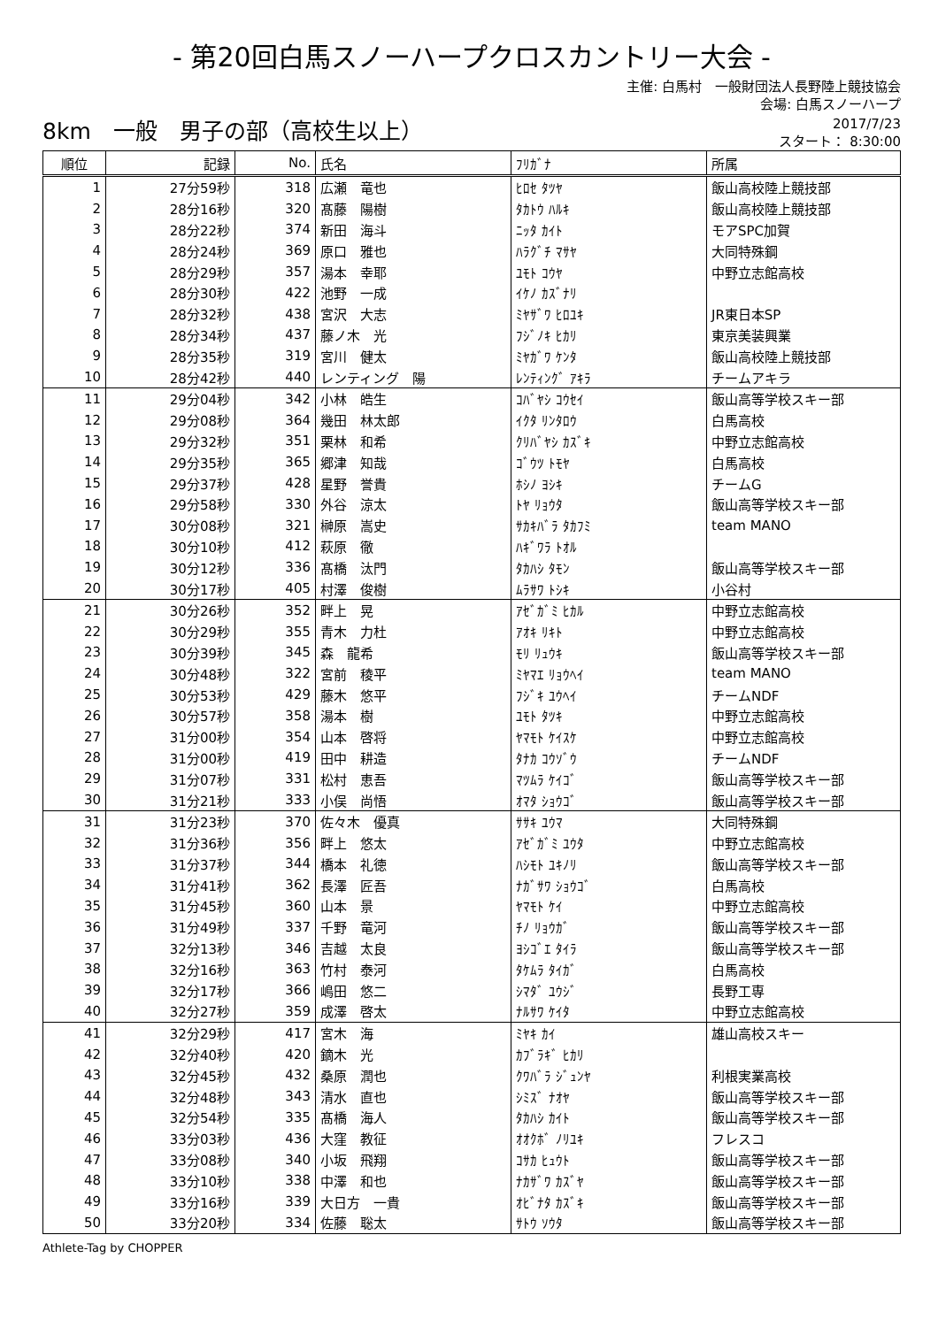- 第20回白馬スノーハープクロスカントリー大会 -
主催: 白馬村　一般財団法人長野陸上競技協会
会場: 白馬スノーハープ
8km　一般　男子の部（高校生以上）
2017/7/23
スタート： 8:30:00
| 順位 | 記録 | No. | 氏名 | ﾌﾘｶﾞﾅ | 所属 |
| --- | --- | --- | --- | --- | --- |
| 1 | 27分59秒 | 318 | 広瀬 竜也 | ﾋﾛｾ ﾀﾂﾔ | 飯山高校陸上競技部 |
| 2 | 28分16秒 | 320 | 髙藤 陽樹 | ﾀｶﾄｳ ﾊﾙｷ | 飯山高校陸上競技部 |
| 3 | 28分22秒 | 374 | 新田 海斗 | ﾆｯﾀ ｶｲﾄ | モアSPC加賀 |
| 4 | 28分24秒 | 369 | 原口 雅也 | ﾊﾗｸﾞﾁ ﾏｻﾔ | 大同特殊鋼 |
| 5 | 28分29秒 | 357 | 湯本 幸耶 | ﾕﾓﾄ ｺｳﾔ | 中野立志館高校 |
| 6 | 28分30秒 | 422 | 池野 一成 | ｲｹﾉ ｶｽﾞﾅﾘ | |
| 7 | 28分32秒 | 438 | 宮沢 大志 | ﾐﾔｻﾞﾜ ﾋﾛﾕｷ | JR東日本SP |
| 8 | 28分34秒 | 437 | 藤ノ木 光 | ﾌｼﾞﾉｷ ﾋｶﾘ | 東京美装興業 |
| 9 | 28分35秒 | 319 | 宮川 健太 | ﾐﾔｶﾞﾜ ｹﾝﾀ | 飯山高校陸上競技部 |
| 10 | 28分42秒 | 440 | レンティング 陽 | ﾚﾝﾃｨﾝｸﾞ ｱｷﾗ | チームアキラ |
| 11 | 29分04秒 | 342 | 小林 皓生 | ｺﾊﾞﾔｼ ｺｳｾｲ | 飯山高等学校スキー部 |
| 12 | 29分08秒 | 364 | 幾田 林太郎 | ｲｸﾀ ﾘﾝﾀﾛｳ | 白馬高校 |
| 13 | 29分32秒 | 351 | 栗林 和希 | ｸﾘﾊﾞﾔｼ ｶｽﾞｷ | 中野立志館高校 |
| 14 | 29分35秒 | 365 | 郷津 知哉 | ｺﾞｳﾂ ﾄﾓﾔ | 白馬高校 |
| 15 | 29分37秒 | 428 | 星野 誉貴 | ﾎｼﾉ ﾖｼｷ | チームG |
| 16 | 29分58秒 | 330 | 外谷 涼太 | ﾄﾔ ﾘｮｳﾀ | 飯山高等学校スキー部 |
| 17 | 30分08秒 | 321 | 榊原 嵩史 | ｻｶｷﾊﾞﾗ ﾀｶﾌﾐ | team MANO |
| 18 | 30分10秒 | 412 | 萩原 徹 | ﾊｷﾞﾜﾗ ﾄｵﾙ | |
| 19 | 30分12秒 | 336 | 髙橋 汰門 | ﾀｶﾊｼ ﾀﾓﾝ | 飯山高等学校スキー部 |
| 20 | 30分17秒 | 405 | 村澤 俊樹 | ﾑﾗｻﾜ ﾄｼｷ | 小谷村 |
| 21 | 30分26秒 | 352 | 畔上 晃 | ｱｾﾞｶﾞﾐ ﾋｶﾙ | 中野立志館高校 |
| 22 | 30分29秒 | 355 | 青木 力杜 | ｱｵｷ ﾘｷﾄ | 中野立志館高校 |
| 23 | 30分39秒 | 345 | 森 龍希 | ﾓﾘ ﾘｭｳｷ | 飯山高等学校スキー部 |
| 24 | 30分48秒 | 322 | 宮前 稜平 | ﾐﾔﾏｴ ﾘｮｳﾍｲ | team MANO |
| 25 | 30分53秒 | 429 | 藤木 悠平 | ﾌｼﾞｷ ﾕｳﾍｲ | チームNDF |
| 26 | 30分57秒 | 358 | 湯本 樹 | ﾕﾓﾄ ﾀﾂｷ | 中野立志館高校 |
| 27 | 31分00秒 | 354 | 山本 啓将 | ﾔﾏﾓﾄ ｹｲｽｹ | 中野立志館高校 |
| 28 | 31分00秒 | 419 | 田中 耕造 | ﾀﾅｶ ｺｳｿﾞｳ | チームNDF |
| 29 | 31分07秒 | 331 | 松村 恵吾 | ﾏﾂﾑﾗ ｹｲｺﾞ | 飯山高等学校スキー部 |
| 30 | 31分21秒 | 333 | 小俣 尚悟 | ｵﾏﾀ ｼｮｳｺﾞ | 飯山高等学校スキー部 |
| 31 | 31分23秒 | 370 | 佐々木 優真 | ｻｻｷ ﾕｳﾏ | 大同特殊鋼 |
| 32 | 31分36秒 | 356 | 畔上 悠太 | ｱｾﾞｶﾞﾐ ﾕｳﾀ | 中野立志館高校 |
| 33 | 31分37秒 | 344 | 橋本 礼徳 | ﾊｼﾓﾄ ﾕｷﾉﾘ | 飯山高等学校スキー部 |
| 34 | 31分41秒 | 362 | 長澤 匠吾 | ﾅｶﾞｻﾜ ｼｮｳｺﾞ | 白馬高校 |
| 35 | 31分45秒 | 360 | 山本 景 | ﾔﾏﾓﾄ ｹｲ | 中野立志館高校 |
| 36 | 31分49秒 | 337 | 千野 竜河 | ﾁﾉ ﾘｮｳｶﾞ | 飯山高等学校スキー部 |
| 37 | 32分13秒 | 346 | 吉越 太良 | ﾖｼｺﾞｴ ﾀｲﾗ | 飯山高等学校スキー部 |
| 38 | 32分16秒 | 363 | 竹村 泰河 | ﾀｹﾑﾗ ﾀｲｶﾞ | 白馬高校 |
| 39 | 32分17秒 | 366 | 嶋田 悠二 | ｼﾏﾀﾞ ﾕｳｼﾞ | 長野工専 |
| 40 | 32分27秒 | 359 | 成澤 啓太 | ﾅﾙｻﾜ ｹｲﾀ | 中野立志館高校 |
| 41 | 32分29秒 | 417 | 宮木 海 | ﾐﾔｷ ｶｲ | 雄山高校スキー |
| 42 | 32分40秒 | 420 | 鏑木 光 | ｶﾌﾞﾗｷﾞ ﾋｶﾘ | |
| 43 | 32分45秒 | 432 | 桑原 潤也 | ｸﾜﾊﾞﾗ ｼﾞｭﾝﾔ | 利根実業高校 |
| 44 | 32分48秒 | 343 | 清水 直也 | ｼﾐｽﾞ ﾅｵﾔ | 飯山高等学校スキー部 |
| 45 | 32分54秒 | 335 | 髙橋 海人 | ﾀｶﾊｼ ｶｲﾄ | 飯山高等学校スキー部 |
| 46 | 33分03秒 | 436 | 大窪 教征 | ｵｵｸﾎﾞ ﾉﾘﾕｷ | フレスコ |
| 47 | 33分08秒 | 340 | 小坂 飛翔 | ｺｻｶ ﾋｭｳﾄ | 飯山高等学校スキー部 |
| 48 | 33分10秒 | 338 | 中澤 和也 | ﾅｶｻﾞﾜ ｶｽﾞﾔ | 飯山高等学校スキー部 |
| 49 | 33分16秒 | 339 | 大日方 一貴 | ｵﾋﾞﾅﾀ ｶｽﾞｷ | 飯山高等学校スキー部 |
| 50 | 33分20秒 | 334 | 佐藤 聡太 | ｻﾄｳ ｿｳﾀ | 飯山高等学校スキー部 |
Athlete-Tag by CHOPPER